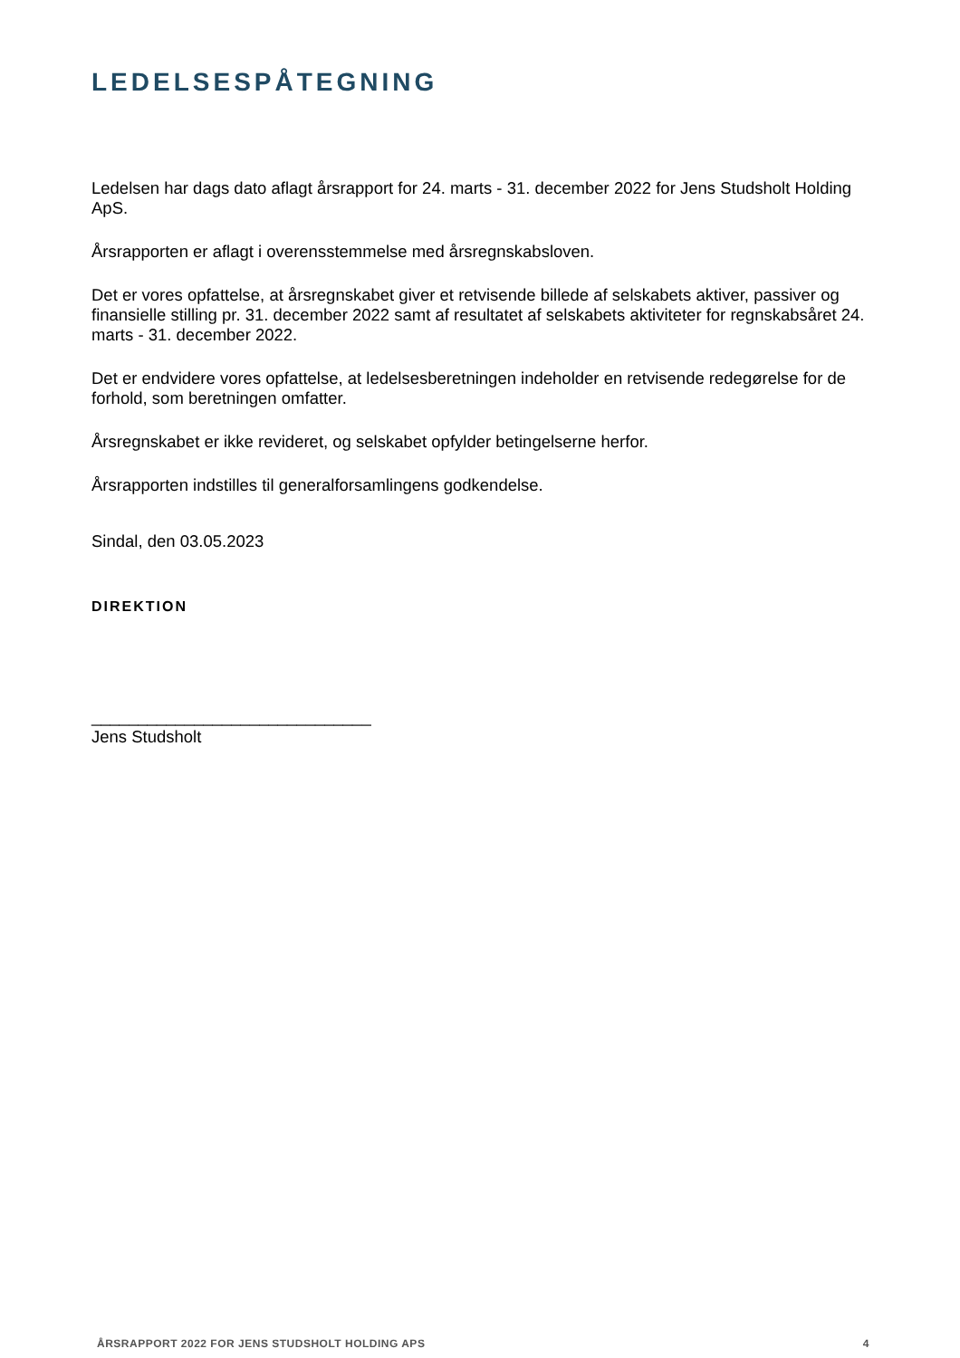LEDELSESPÅTEGNING
Ledelsen har dags dato aflagt årsrapport for 24. marts - 31. december 2022 for Jens Studsholt Holding ApS.
Årsrapporten er aflagt i overensstemmelse med årsregnskabsloven.
Det er vores opfattelse, at årsregnskabet giver et retvisende billede af selskabets aktiver, passiver og finansielle stilling pr. 31. december 2022 samt af resultatet af selskabets aktiviteter for regnskabsåret 24. marts - 31. december 2022.
Det er endvidere vores opfattelse, at ledelsesberetningen indeholder en retvisende redegørelse for de forhold, som beretningen omfatter.
Årsregnskabet er ikke revideret, og selskabet opfylder betingelserne herfor.
Årsrapporten indstilles til generalforsamlingens godkendelse.
Sindal, den 03.05.2023
DIREKTION
______________________________
Jens Studsholt
ÅRSRAPPORT 2022 FOR JENS STUDSHOLT HOLDING APS 4